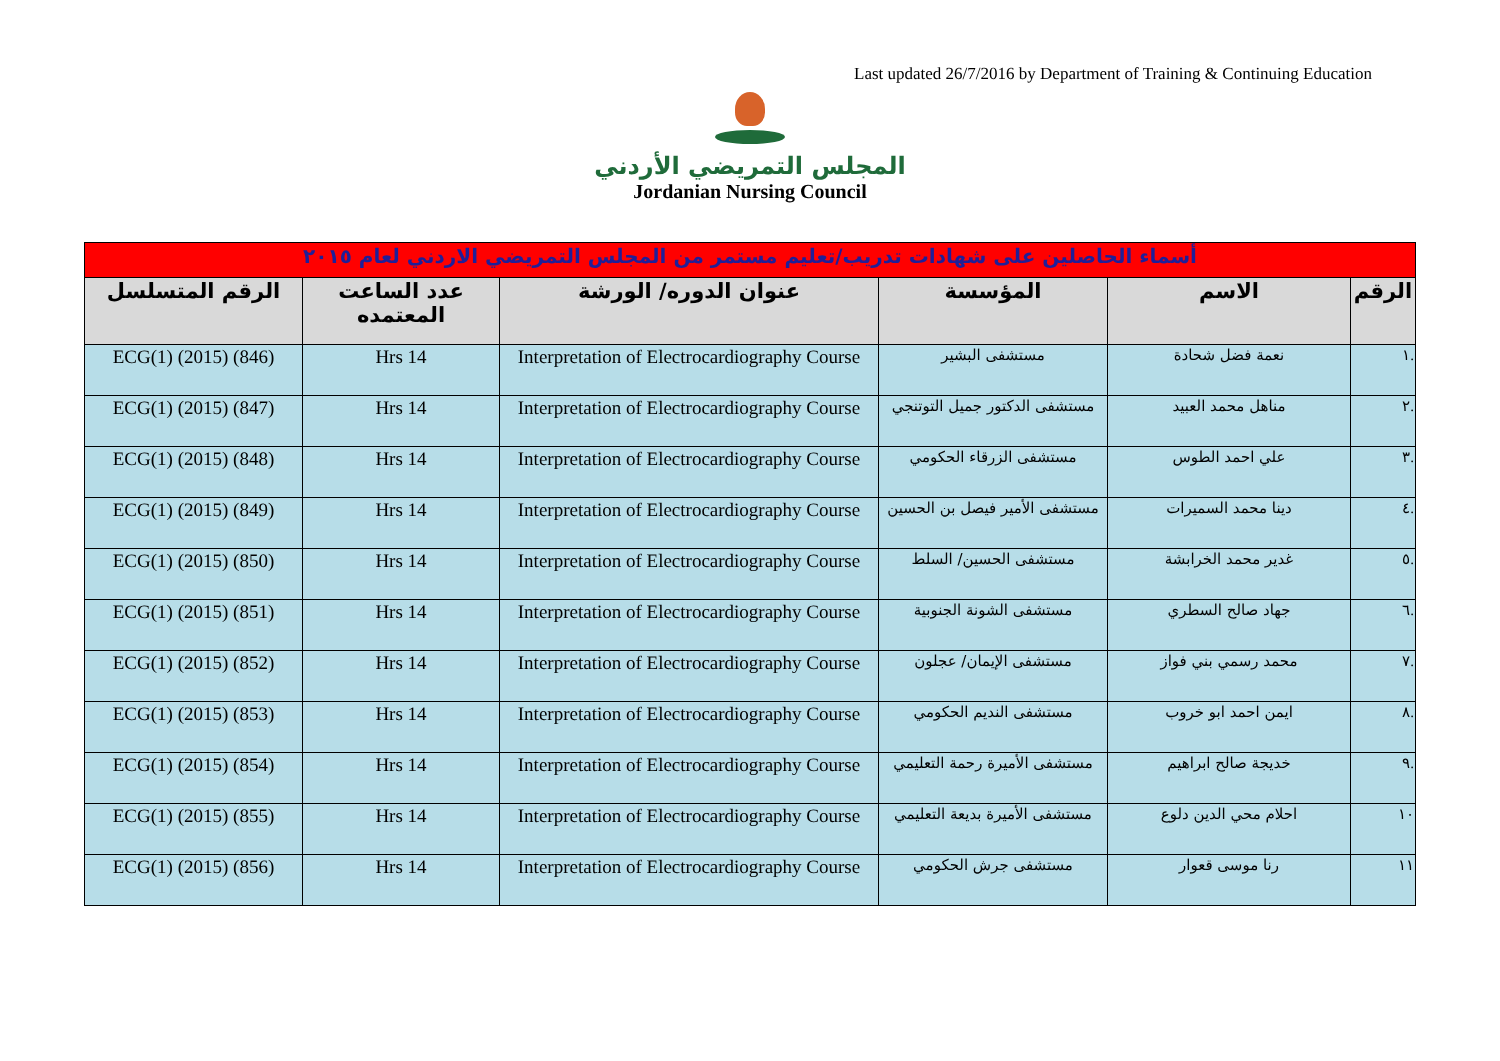Last updated 26/7/2016 by Department of Training & Continuing Education
المجلس التمريضي الأردني
Jordanian Nursing Council
| أسماء الحاصلين على شهادات تدريب/تعليم مستمر من المجلس التمريضي الاردني لعام ٢٠١٥ | | | | | |
| الرقم | الاسم | المؤسسة | عنوان الدوره/ الورشة | عدد الساعت المعتمده | الرقم المتسلسل |
| .١ | نعمة فضل شحادة | مستشفى البشير | Interpretation of Electrocardiography Course | 14 Hrs | ECG(1) (2015) (846) |
| .٢ | مناهل محمد العبيد | مستشفى الدكتور جميل التوتنجي | Interpretation of Electrocardiography Course | 14 Hrs | ECG(1) (2015) (847) |
| .٣ | علي احمد الطوس | مستشفى الزرقاء الحكومي | Interpretation of Electrocardiography Course | 14 Hrs | ECG(1) (2015) (848) |
| .٤ | دينا محمد السميرات | مستشفى الأمير فيصل بن الحسين | Interpretation of Electrocardiography Course | 14 Hrs | ECG(1) (2015) (849) |
| .٥ | غدير محمد الخرابشة | مستشفى الحسين/ السلط | Interpretation of Electrocardiography Course | 14 Hrs | ECG(1) (2015) (850) |
| .٦ | جهاد صالح السطري | مستشفى الشونة الجنوبية | Interpretation of Electrocardiography Course | 14 Hrs | ECG(1) (2015) (851) |
| .٧ | محمد رسمي بني فواز | مستشفى الإيمان/ عجلون | Interpretation of Electrocardiography Course | 14 Hrs | ECG(1) (2015) (852) |
| .٨ | ايمن احمد ابو خروب | مستشفى النديم الحكومي | Interpretation of Electrocardiography Course | 14 Hrs | ECG(1) (2015) (853) |
| .٩ | خديجة صالح ابراهيم | مستشفى الأميرة رحمة التعليمي | Interpretation of Electrocardiography Course | 14 Hrs | ECG(1) (2015) (854) |
| ١٠ | احلام محي الدين دلوع | مستشفى الأميرة بديعة التعليمي | Interpretation of Electrocardiography Course | 14 Hrs | ECG(1) (2015) (855) |
| ١١ | رنا موسى قعوار | مستشفى جرش الحكومي | Interpretation of Electrocardiography Course | 14 Hrs | ECG(1) (2015) (856) |